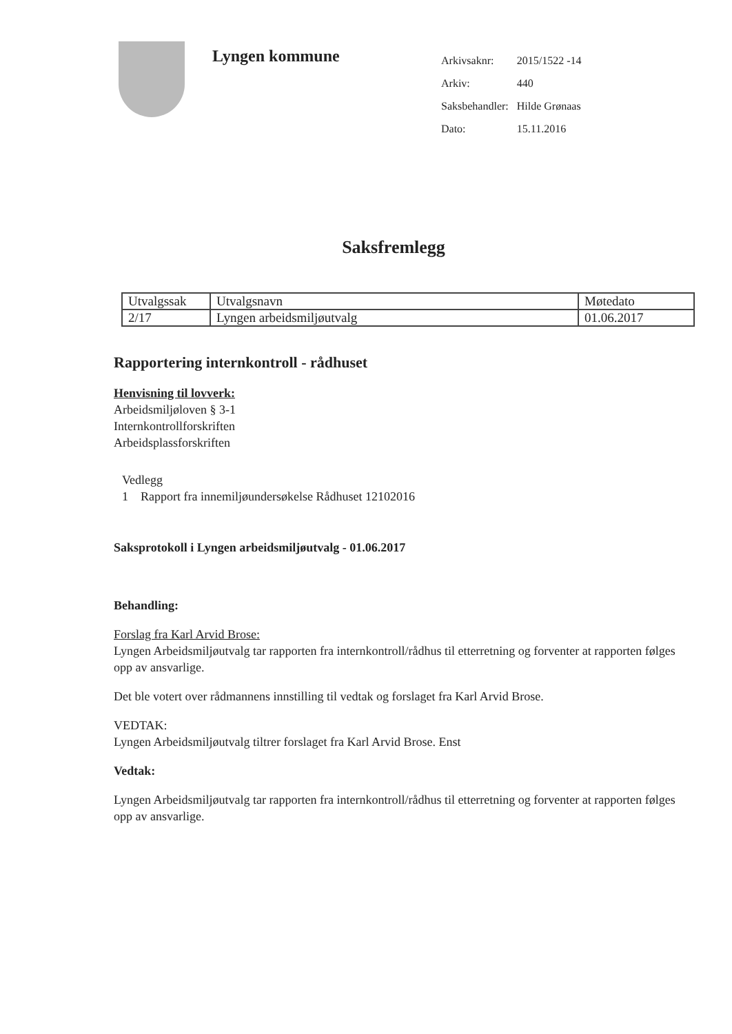Lyngen kommune
| Arkivsaknr: | 2015/1522 -14 |
| Arkiv: | 440 |
| Saksbehandler: | Hilde Grønaas |
| Dato: | 15.11.2016 |
Saksfremlegg
| Utvalgssak | Utvalgsnavn | Møtedato |
| 2/17 | Lyngen arbeidsmiljøutvalg | 01.06.2017 |
Rapportering internkontroll - rådhuset
Henvisning til lovverk:
Arbeidsmiljøloven § 3-1
Internkontrollforskriften
Arbeidsplassforskriften
Vedlegg
1 Rapport fra innemiljøundersøkelse Rådhuset 12102016
Saksprotokoll i Lyngen arbeidsmiljøutvalg - 01.06.2017
Behandling:
Forslag fra Karl Arvid Brose:
Lyngen Arbeidsmiljøutvalg tar rapporten fra internkontroll/rådhus til etterretning og forventer at rapporten følges opp av ansvarlige.
Det ble votert over rådmannens innstilling til vedtak og forslaget fra Karl Arvid Brose.
VEDTAK:
Lyngen Arbeidsmiljøutvalg tiltrer forslaget fra Karl Arvid Brose. Enst
Vedtak:
Lyngen Arbeidsmiljøutvalg tar rapporten fra internkontroll/rådhus til etterretning og forventer at rapporten følges opp av ansvarlige.